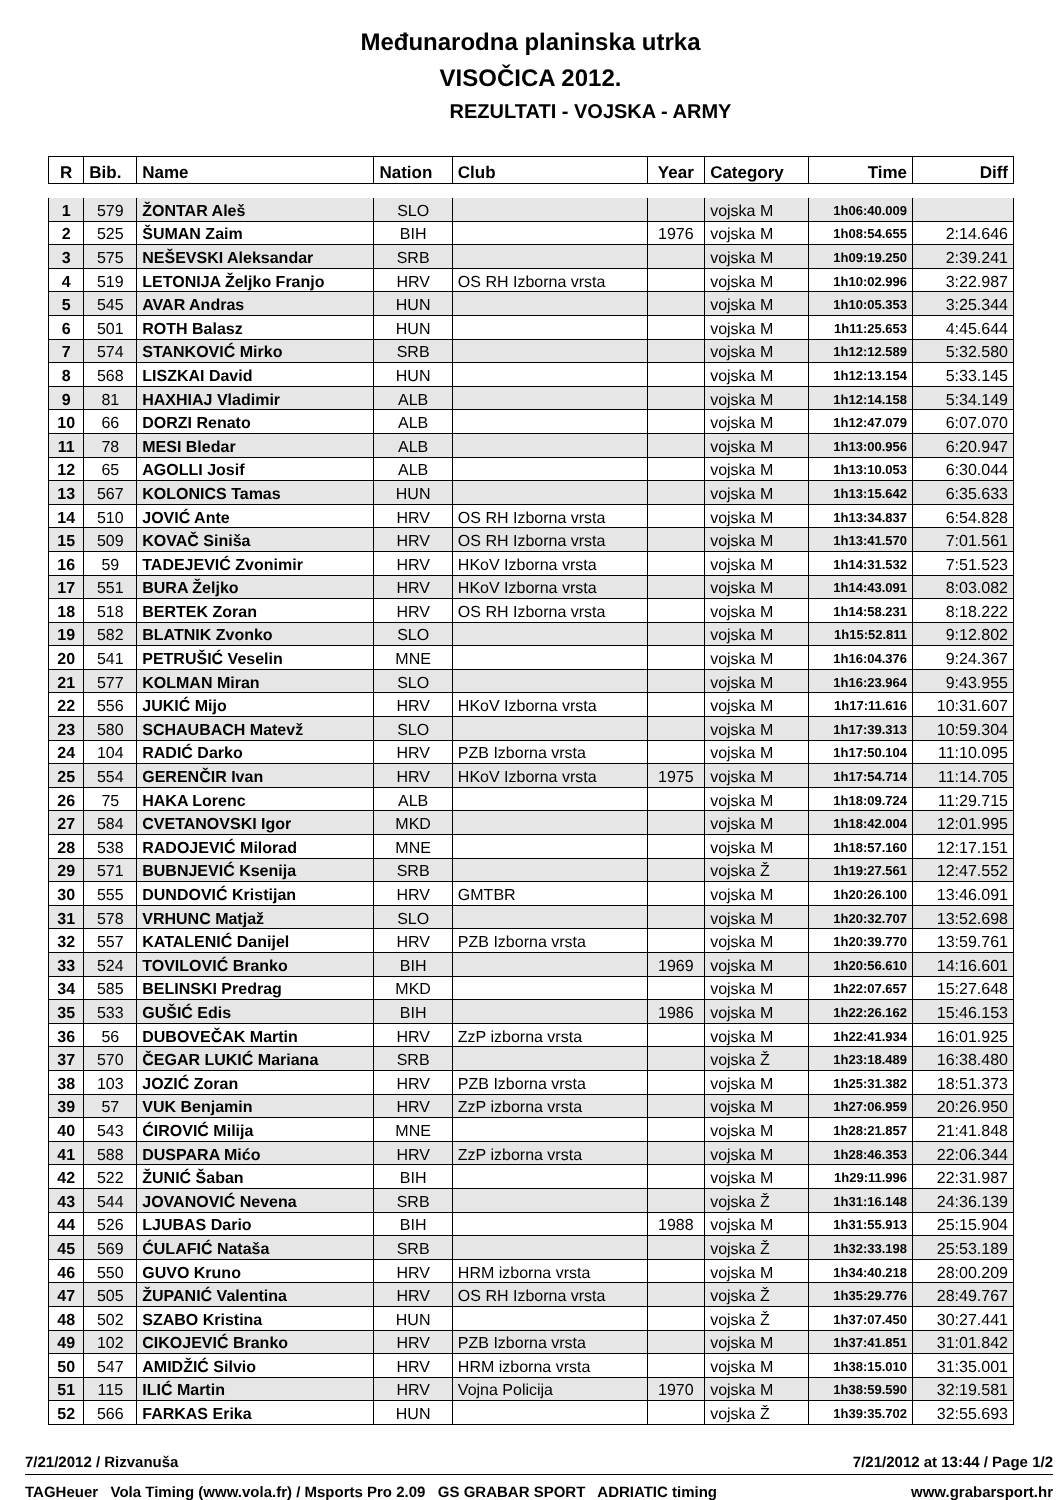Međunarodna planinska utrka
VISOČICA 2012.
REZULTATI - VOJSKA - ARMY
| R | Bib. | Name | Nation | Club | Year | Category | Time | Diff |
| --- | --- | --- | --- | --- | --- | --- | --- | --- |
| 1 | 579 | ŽONTAR Aleš | SLO | | | vojska M | 1h06:40.009 | |
| 2 | 525 | ŠUMAN Zaim | BIH | | 1976 | vojska M | 1h08:54.655 | 2:14.646 |
| 3 | 575 | NEŠEVSKI Aleksandar | SRB | | | vojska M | 1h09:19.250 | 2:39.241 |
| 4 | 519 | LETONIJA Željko Franjo | HRV | OS RH Izborna vrsta | | vojska M | 1h10:02.996 | 3:22.987 |
| 5 | 545 | AVAR Andras | HUN | | | vojska M | 1h10:05.353 | 3:25.344 |
| 6 | 501 | ROTH Balasz | HUN | | | vojska M | 1h11:25.653 | 4:45.644 |
| 7 | 574 | STANKOVIĆ Mirko | SRB | | | vojska M | 1h12:12.589 | 5:32.580 |
| 8 | 568 | LISZKAI David | HUN | | | vojska M | 1h12:13.154 | 5:33.145 |
| 9 | 81 | HAXHIAJ Vladimir | ALB | | | vojska M | 1h12:14.158 | 5:34.149 |
| 10 | 66 | DORZI Renato | ALB | | | vojska M | 1h12:47.079 | 6:07.070 |
| 11 | 78 | MESI Bledar | ALB | | | vojska M | 1h13:00.956 | 6:20.947 |
| 12 | 65 | AGOLLI Josif | ALB | | | vojska M | 1h13:10.053 | 6:30.044 |
| 13 | 567 | KOLONICS Tamas | HUN | | | vojska M | 1h13:15.642 | 6:35.633 |
| 14 | 510 | JOVIĆ Ante | HRV | OS RH Izborna vrsta | | vojska M | 1h13:34.837 | 6:54.828 |
| 15 | 509 | KOVAČ Siniša | HRV | OS RH Izborna vrsta | | vojska M | 1h13:41.570 | 7:01.561 |
| 16 | 59 | TADEJEVIĆ Zvonimir | HRV | HKoV Izborna vrsta | | vojska M | 1h14:31.532 | 7:51.523 |
| 17 | 551 | BURA Željko | HRV | HKoV Izborna vrsta | | vojska M | 1h14:43.091 | 8:03.082 |
| 18 | 518 | BERTEK Zoran | HRV | OS RH Izborna vrsta | | vojska M | 1h14:58.231 | 8:18.222 |
| 19 | 582 | BLATNIK Zvonko | SLO | | | vojska M | 1h15:52.811 | 9:12.802 |
| 20 | 541 | PETRUŠIĆ Veselin | MNE | | | vojska M | 1h16:04.376 | 9:24.367 |
| 21 | 577 | KOLMAN Miran | SLO | | | vojska M | 1h16:23.964 | 9:43.955 |
| 22 | 556 | JUKIĆ Mijo | HRV | HKoV Izborna vrsta | | vojska M | 1h17:11.616 | 10:31.607 |
| 23 | 580 | SCHAUBACH Matevž | SLO | | | vojska M | 1h17:39.313 | 10:59.304 |
| 24 | 104 | RADIĆ Darko | HRV | PZB Izborna vrsta | | vojska M | 1h17:50.104 | 11:10.095 |
| 25 | 554 | GERENČIR Ivan | HRV | HKoV Izborna vrsta | 1975 | vojska M | 1h17:54.714 | 11:14.705 |
| 26 | 75 | HAKA Lorenc | ALB | | | vojska M | 1h18:09.724 | 11:29.715 |
| 27 | 584 | CVETANOVSKI Igor | MKD | | | vojska M | 1h18:42.004 | 12:01.995 |
| 28 | 538 | RADOJEVIĆ Milorad | MNE | | | vojska M | 1h18:57.160 | 12:17.151 |
| 29 | 571 | BUBNJEVIĆ Ksenija | SRB | | | vojska Ž | 1h19:27.561 | 12:47.552 |
| 30 | 555 | DUNDOVIĆ Kristijan | HRV | GMTBR | | vojska M | 1h20:26.100 | 13:46.091 |
| 31 | 578 | VRHUNC Matjaž | SLO | | | vojska M | 1h20:32.707 | 13:52.698 |
| 32 | 557 | KATALENIĆ Danijel | HRV | PZB Izborna vrsta | | vojska M | 1h20:39.770 | 13:59.761 |
| 33 | 524 | TOVILOVIĆ Branko | BIH | | 1969 | vojska M | 1h20:56.610 | 14:16.601 |
| 34 | 585 | BELINSKI Predrag | MKD | | | vojska M | 1h22:07.657 | 15:27.648 |
| 35 | 533 | GUŠIĆ Edis | BIH | | 1986 | vojska M | 1h22:26.162 | 15:46.153 |
| 36 | 56 | DUBOVEČAK Martin | HRV | ZzP izborna vrsta | | vojska M | 1h22:41.934 | 16:01.925 |
| 37 | 570 | ČEGAR LUKIĆ Mariana | SRB | | | vojska Ž | 1h23:18.489 | 16:38.480 |
| 38 | 103 | JOZIĆ Zoran | HRV | PZB Izborna vrsta | | vojska M | 1h25:31.382 | 18:51.373 |
| 39 | 57 | VUK Benjamin | HRV | ZzP izborna vrsta | | vojska M | 1h27:06.959 | 20:26.950 |
| 40 | 543 | ĆIROVIĆ Milija | MNE | | | vojska M | 1h28:21.857 | 21:41.848 |
| 41 | 588 | DUSPARA Mićo | HRV | ZzP izborna vrsta | | vojska M | 1h28:46.353 | 22:06.344 |
| 42 | 522 | ŽUNIĆ Šaban | BIH | | | vojska M | 1h29:11.996 | 22:31.987 |
| 43 | 544 | JOVANOVIĆ Nevena | SRB | | | vojska Ž | 1h31:16.148 | 24:36.139 |
| 44 | 526 | LJUBAS Dario | BIH | | 1988 | vojska M | 1h31:55.913 | 25:15.904 |
| 45 | 569 | ĆULAFIĆ Nataša | SRB | | | vojska Ž | 1h32:33.198 | 25:53.189 |
| 46 | 550 | GUVO Kruno | HRV | HRM izborna vrsta | | vojska M | 1h34:40.218 | 28:00.209 |
| 47 | 505 | ŽUPANIĆ Valentina | HRV | OS RH Izborna vrsta | | vojska Ž | 1h35:29.776 | 28:49.767 |
| 48 | 502 | SZABO Kristina | HUN | | | vojska Ž | 1h37:07.450 | 30:27.441 |
| 49 | 102 | CIKOJEVIĆ Branko | HRV | PZB Izborna vrsta | | vojska M | 1h37:41.851 | 31:01.842 |
| 50 | 547 | AMIDŽIĆ Silvio | HRV | HRM izborna vrsta | | vojska M | 1h38:15.010 | 31:35.001 |
| 51 | 115 | ILIĆ Martin | HRV | Vojna Policija | 1970 | vojska M | 1h38:59.590 | 32:19.581 |
| 52 | 566 | FARKAS Erika | HUN | | | vojska Ž | 1h39:35.702 | 32:55.693 |
7/21/2012 / Rizvanuša 7/21/2012 at 13:44 / Page 1/2
TAGHeuer Vola Timing (www.vola.fr) / Msports Pro 2.09 GS GRABAR SPORT ADRIATIC timing www.grabarsport.hr